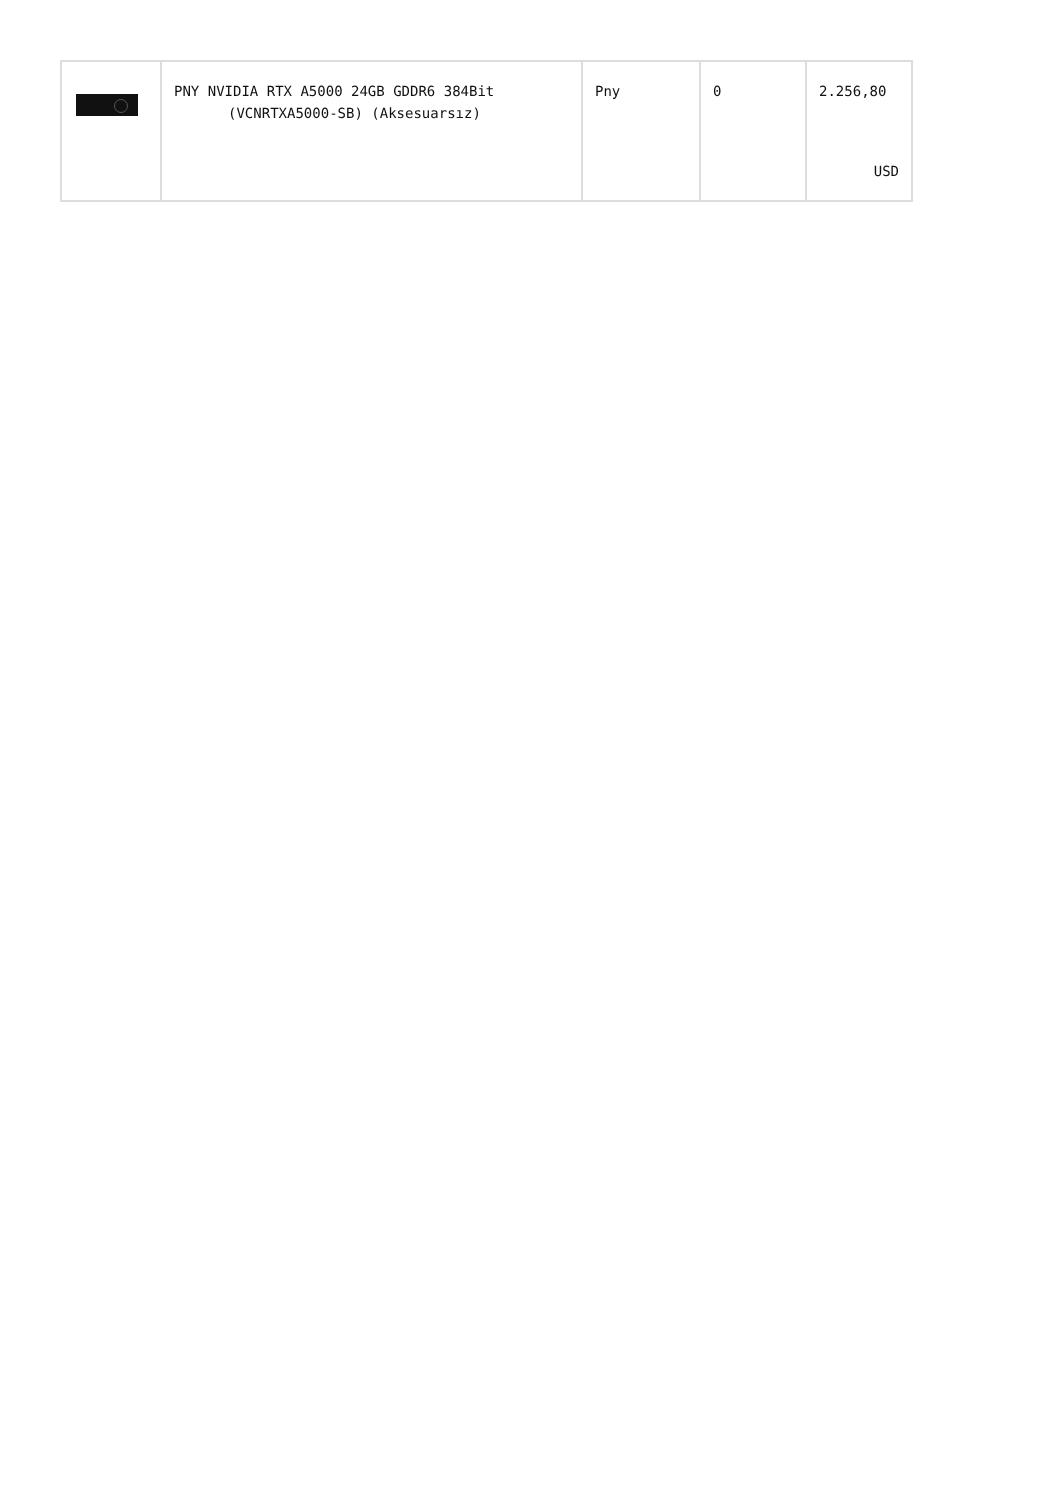| | PNY NVIDIA RTX A5000 24GB GDDR6 384Bit (VCNRTXA5000-SB) (Aksesuarsız) | Pny | 0 | 2.256,80 USD |